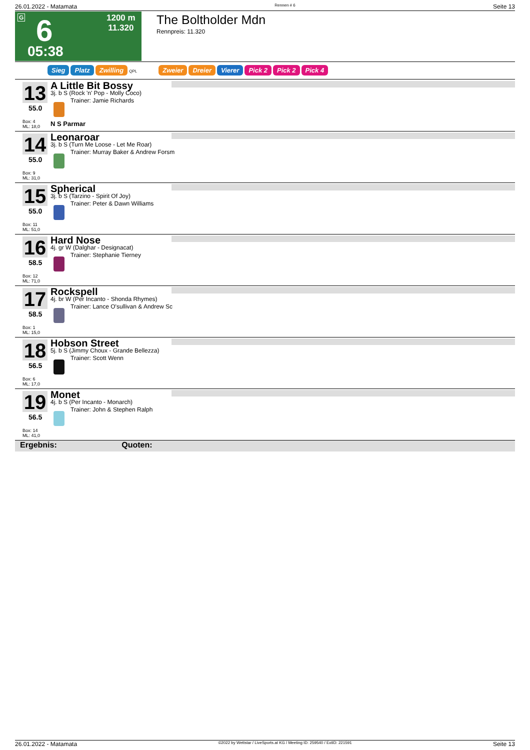26.01.2022 - Matamata Rennen # 6 Seite 13
G 6
05:38
1200 m
11.320
The Boltholder Mdn
Rennpreis: 11.320
Sieg Platz Zwilling QPL Zweier Dreier Vierer Pick 2 Pick 2 Pick 4
13
55.0
Box: 4
ML: 18,0
A Little Bit Bossy
3j. b S (Rock 'n' Pop - Molly Coco)
Trainer: Jamie Richards
N S Parmar
14
55.0
Box: 9
ML: 31,0
Leonaroar
3j. b S (Turn Me Loose - Let Me Roar)
Trainer: Murray Baker & Andrew Forsm
15
55.0
Box: 11
ML: 51,0
Spherical
3j. b S (Tarzino - Spirit Of Joy)
Trainer: Peter & Dawn Williams
16
58.5
Box: 12
ML: 71,0
Hard Nose
4j. gr W (Dalghar - Designacat)
Trainer: Stephanie Tierney
17
58.5
Box: 1
ML: 15,0
Rockspell
4j. br W (Per Incanto - Shonda Rhymes)
Trainer: Lance O'sullivan & Andrew Sc
18
56.5
Box: 6
ML: 17,0
Hobson Street
5j. b S (Jimmy Choux - Grande Bellezza)
Trainer: Scott Wenn
19
56.5
Box: 14
ML: 41,0
Monet
4j. b S (Per Incanto - Monarch)
Trainer: John & Stephen Ralph
Ergebnis: Quoten:
26.01.2022 - Matamata ©2022 by Wettstar / LiveSports.at KG / Meeting ID: 259540 / ExtID: 221591 Seite 13